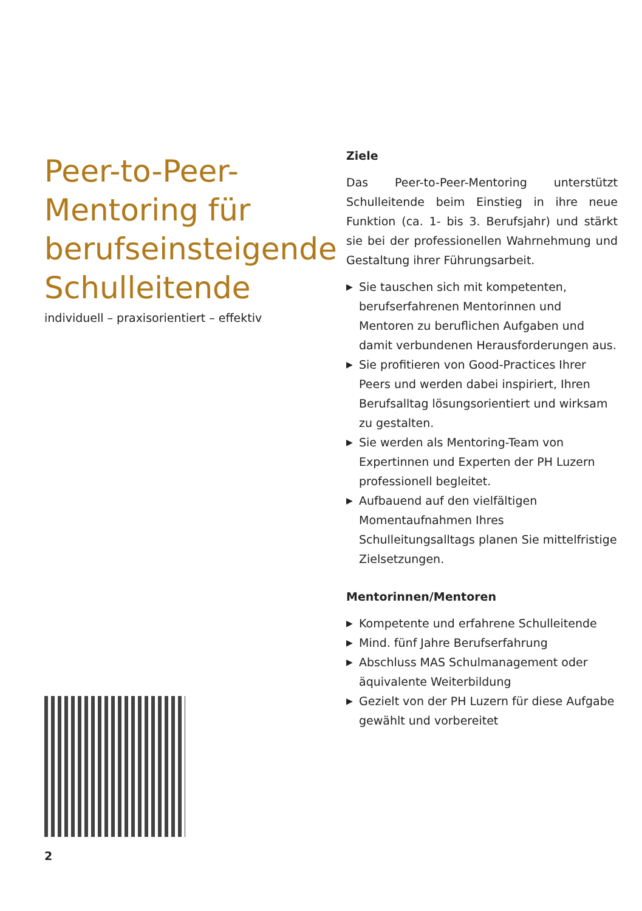Peer-to-Peer-
Mentoring für
berufseinsteigende
Schulleitende
individuell – praxisorientiert – effektiv
2
Ziele
Das Peer-to-Peer-Mentoring unterstützt Schulleitende beim Einstieg in ihre neue Funktion (ca. 1- bis 3. Berufsjahr) und stärkt sie bei der professionellen Wahrnehmung und Gestaltung ihrer Führungsarbeit.
▶ Sie tauschen sich mit kompetenten, berufserfahrenen Mentorinnen und Mentoren zu beruflichen Aufgaben und damit verbundenen Herausforderungen aus.
▶ Sie profitieren von Good-Practices Ihrer Peers und werden dabei inspiriert, Ihren Berufsalltag lösungsorientiert und wirksam zu gestalten.
▶ Sie werden als Mentoring-Team von Expertinnen und Experten der PH Luzern professionell begleitet.
▶ Aufbauend auf den vielfältigen Momentaufnahmen Ihres Schulleitungsalltags planen Sie mittelfristige Zielsetzungen.
Mentorinnen/Mentoren
▶ Kompetente und erfahrene Schulleitende
▶ Mind. fünf Jahre Berufserfahrung
▶ Abschluss MAS Schulmanagement oder äquivalente Weiterbildung
▶ Gezielt von der PH Luzern für diese Aufgabe gewählt und vorbereitet